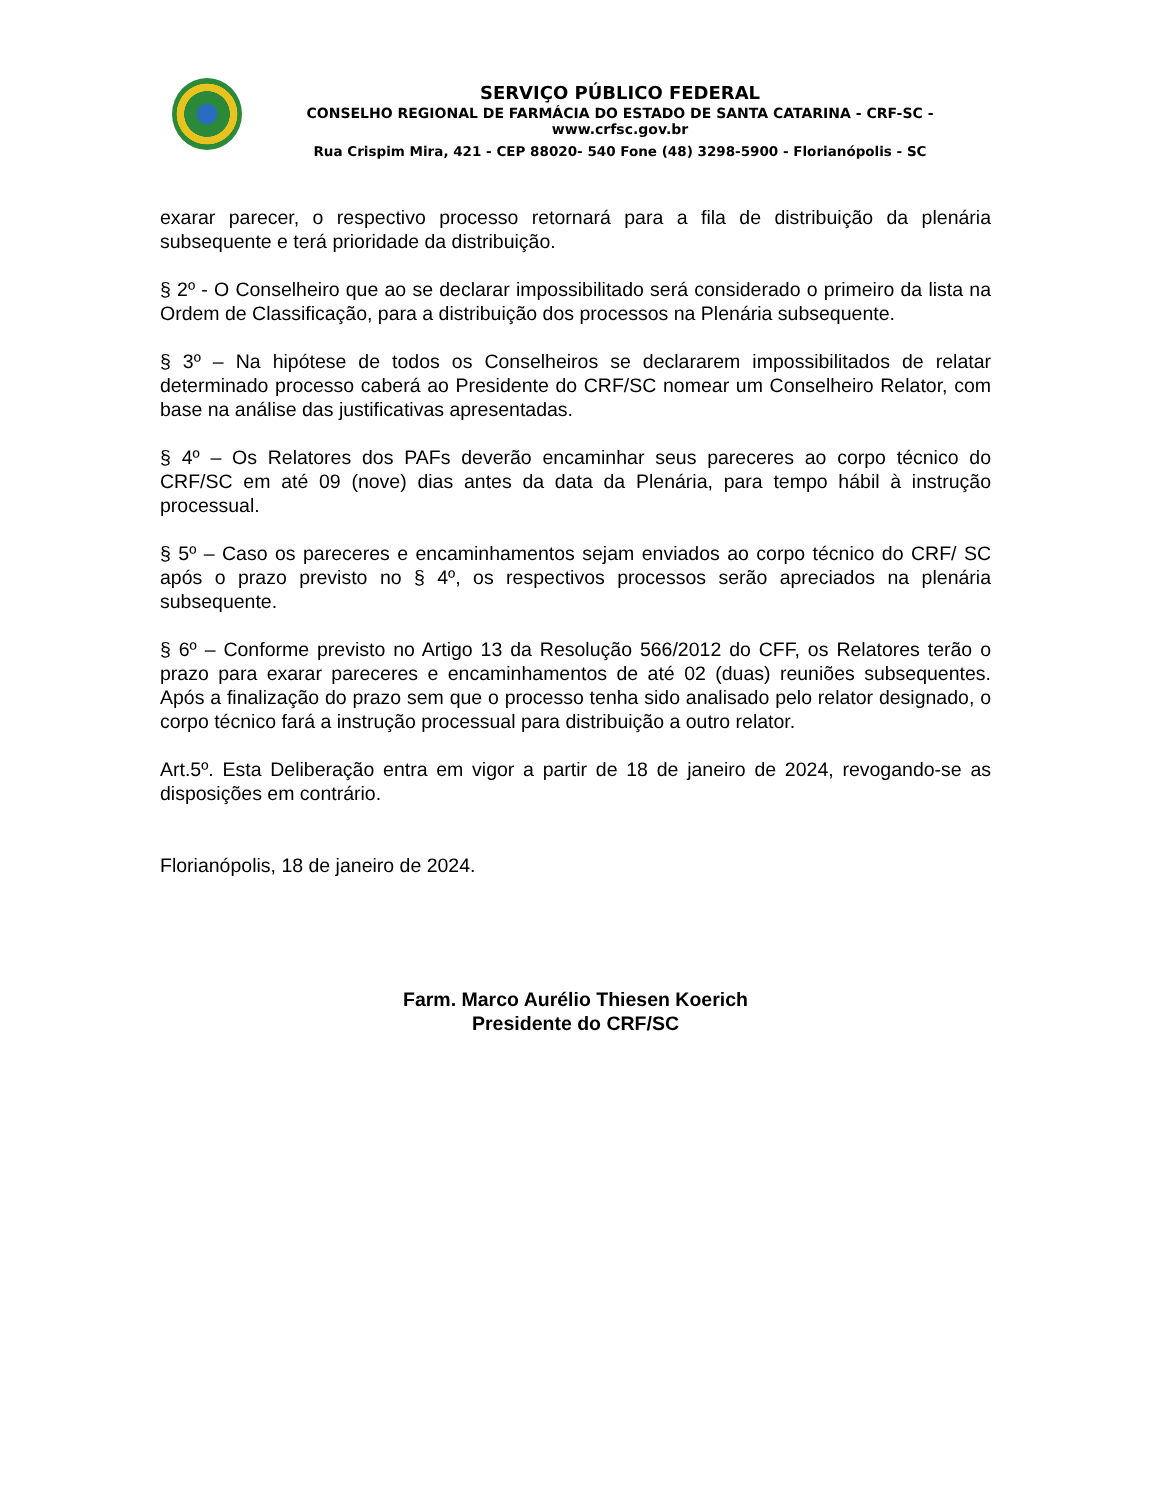SERVIÇO PÚBLICO FEDERAL
CONSELHO REGIONAL DE FARMÁCIA DO ESTADO DE SANTA CATARINA - CRF-SC - www.crfsc.gov.br
Rua Crispim Mira, 421 - CEP 88020- 540 Fone (48) 3298-5900 - Florianópolis - SC
exarar parecer, o respectivo processo retornará para a fila de distribuição da plenária subsequente e terá prioridade da distribuição.
§ 2º - O Conselheiro que ao se declarar impossibilitado será considerado o primeiro da lista na Ordem de Classificação, para a distribuição dos processos na Plenária subsequente.
§ 3º – Na hipótese de todos os Conselheiros se declararem impossibilitados de relatar determinado processo caberá ao Presidente do CRF/SC nomear um Conselheiro Relator, com base na análise das justificativas apresentadas.
§ 4º – Os Relatores dos PAFs deverão encaminhar seus pareceres ao corpo técnico do CRF/SC em até 09 (nove) dias antes da data da Plenária, para tempo hábil à instrução processual.
§ 5º – Caso os pareceres e encaminhamentos sejam enviados ao corpo técnico do CRF/ SC após o prazo previsto no § 4º, os respectivos processos serão apreciados na plenária subsequente.
§ 6º – Conforme previsto no Artigo 13 da Resolução 566/2012 do CFF, os Relatores terão o prazo para exarar pareceres e encaminhamentos de até 02 (duas) reuniões subsequentes. Após a finalização do prazo sem que o processo tenha sido analisado pelo relator designado, o corpo técnico fará a instrução processual para distribuição a outro relator.
Art.5º. Esta Deliberação entra em vigor a partir de 18 de janeiro de 2024, revogando-se as disposições em contrário.
Florianópolis, 18 de janeiro de 2024.
Farm. Marco Aurélio Thiesen Koerich
Presidente do CRF/SC